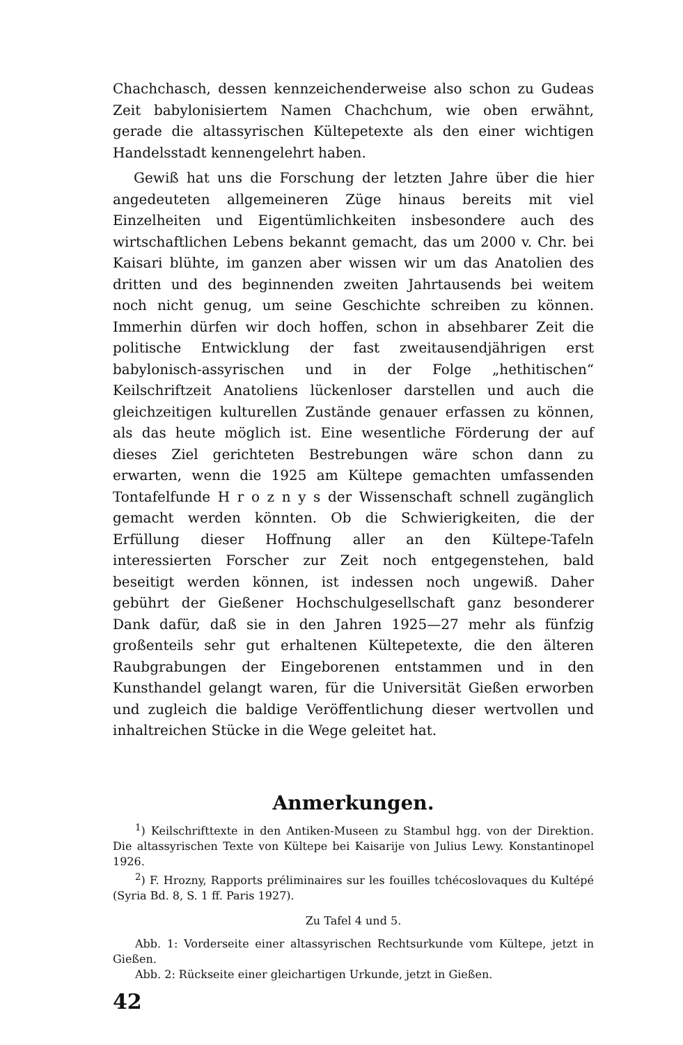Chachchasch, dessen kennzeichenderweise also schon zu Gudeas Zeit babylonisiertem Namen Chachchum, wie oben erwähnt, gerade die altassyrischen Kültepetexte als den einer wichtigen Handelsstadt kennengelehrt haben.
Gewiß hat uns die Forschung der letzten Jahre über die hier angedeuteten allgemeineren Züge hinaus bereits mit viel Einzelheiten und Eigentümlichkeiten insbesondere auch des wirtschaftlichen Lebens bekannt gemacht, das um 2000 v. Chr. bei Kaisari blühte, im ganzen aber wissen wir um das Anatolien des dritten und des beginnenden zweiten Jahrtausends bei weitem noch nicht genug, um seine Geschichte schreiben zu können. Immerhin dürfen wir doch hoffen, schon in absehbarer Zeit die politische Entwicklung der fast zweitausendjährigen erst babylonisch-assyrischen und in der Folge „hethitischen“ Keilschriftzeit Anatoliens lückenloser darstellen und auch die gleichzeitigen kulturellen Zustände genauer erfassen zu können, als das heute möglich ist. Eine wesentliche Förderung der auf dieses Ziel gerichteten Bestrebungen wäre schon dann zu erwarten, wenn die 1925 am Kültepe gemachten umfassenden Tontafelfunde H r o z n y s der Wissenschaft schnell zugänglich gemacht werden könnten. Ob die Schwierigkeiten, die der Erfüllung dieser Hoffnung aller an den Kültepe-Tafeln interessierten Forscher zur Zeit noch entgegenstehen, bald beseitigt werden können, ist indessen noch ungewiß. Daher gebührt der Gießener Hochschulgesellschaft ganz besonderer Dank dafür, daß sie in den Jahren 1925—27 mehr als fünfzig großenteils sehr gut erhaltenen Kültepetexte, die den älteren Raubgrabungen der Eingeborenen entstammen und in den Kunsthandel gelangt waren, für die Universität Gießen erworben und zugleich die baldige Veröffentlichung dieser wertvollen und inhaltreichen Stücke in die Wege geleitet hat.
Anmerkungen.
<sup>1</sup>) Keilschrifttexte in den Antiken-Museen zu Stambul hgg. von der Direktion. Die altassyrischen Texte von Kültepe bei Kaisarije von Julius Lewy. Konstantinopel 1926.
<sup>2</sup>) F. Hrozny, Rapports préliminaires sur les fouilles tchécoslovaques du Kultépé (Syria Bd. 8, S. 1 ff. Paris 1927).
Zu Tafel 4 und 5.
Abb. 1: Vorderseite einer altassyrischen Rechtsurkunde vom Kültepe, jetzt in Gießen.
Abb. 2: Rückseite einer gleichartigen Urkunde, jetzt in Gießen.
42